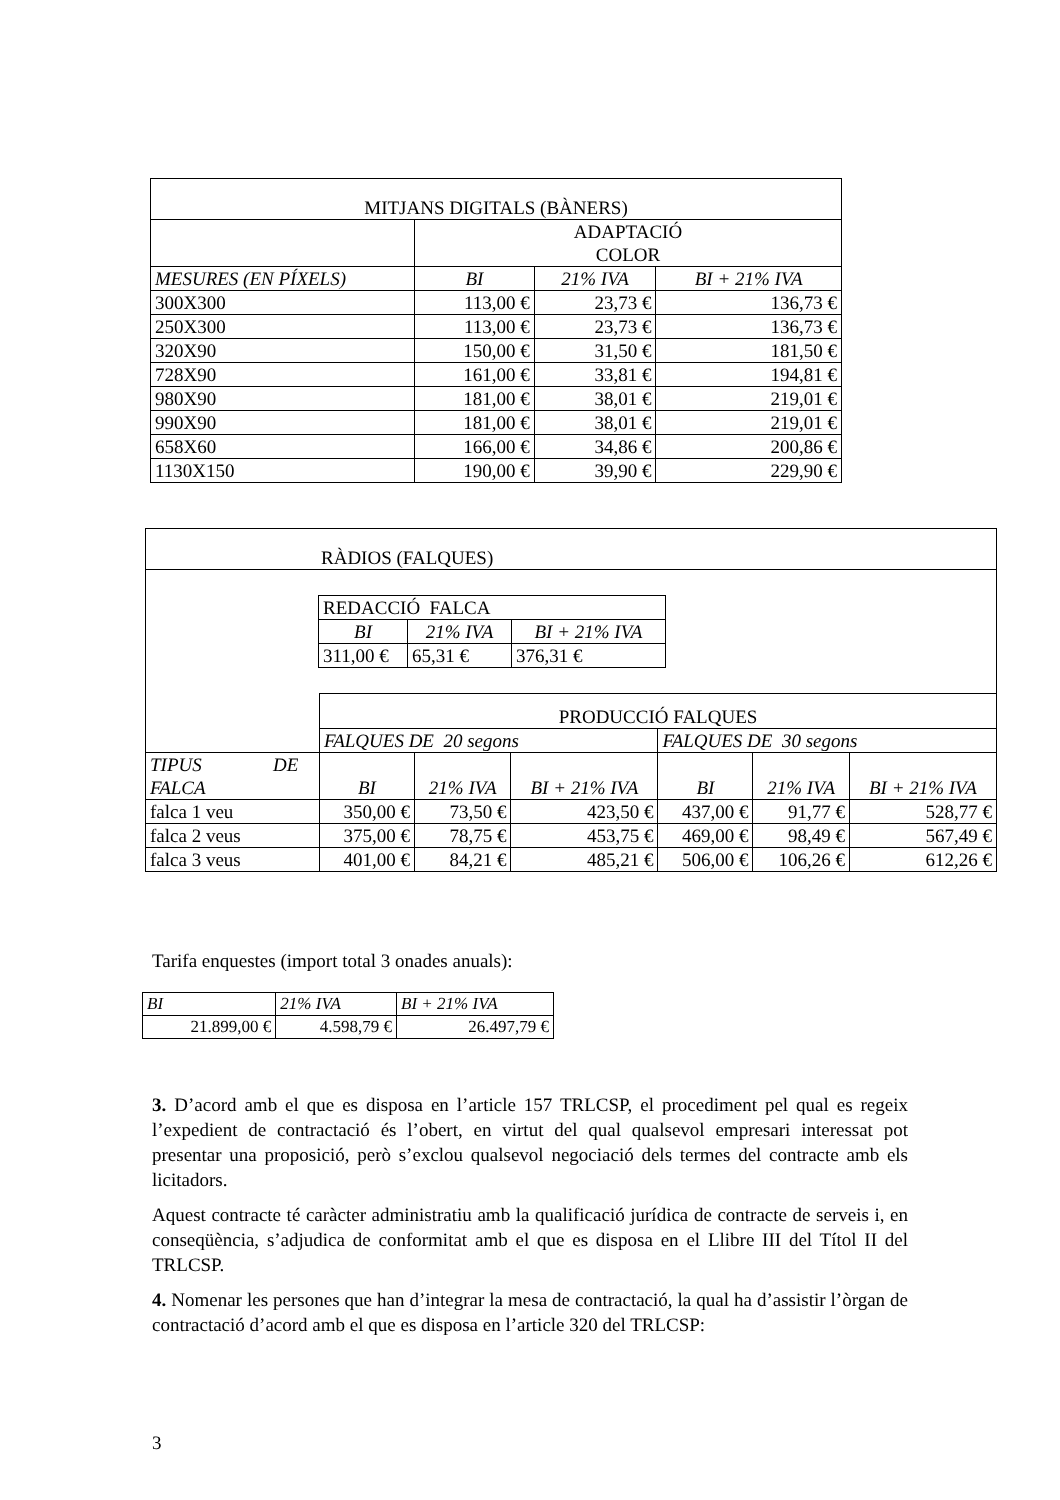| MITJANS DIGITALS (BÀNERS) | | | |
| | ADAPTACIÓ COLOR | | |
| MESURES (EN PÍXELS) | BI | 21% IVA | BI + 21% IVA |
| 300X300 | 113,00 € | 23,73 € | 136,73 € |
| 250X300 | 113,00 € | 23,73 € | 136,73 € |
| 320X90 | 150,00 € | 31,50 € | 181,50 € |
| 728X90 | 161,00 € | 33,81 € | 194,81 € |
| 980X90 | 181,00 € | 38,01 € | 219,01 € |
| 990X90 | 181,00 € | 38,01 € | 219,01 € |
| 658X60 | 166,00 € | 34,86 € | 200,86 € |
| 1130X150 | 190,00 € | 39,90 € | 229,90 € |
| RÀDIOS (FALQUES) | | | | | | |
| / REDACCIÓ FALCA / / / / BI / 21% IVA / BI + 21% IVA / / 311,00 € / 65,31 € / 376,31 € / | | | | | | |
| | PRODUCCIÓ FALQUES | | | | | |
| | FALQUES DE 20 segons | | | FALQUES DE 30 segons | | |
| TIPUS DE FALCA | BI | 21% IVA | BI + 21% IVA | BI | 21% IVA | BI + 21% IVA |
| falca 1 veu | 350,00 € | 73,50 € | 423,50 € | 437,00 € | 91,77 € | 528,77 € |
| falca 2 veus | 375,00 € | 78,75 € | 453,75 € | 469,00 € | 98,49 € | 567,49 € |
| falca 3 veus | 401,00 € | 84,21 € | 485,21 € | 506,00 € | 106,26 € | 612,26 € |
Tarifa enquestes (import total 3 onades anuals):
| BI | 21% IVA | BI + 21% IVA |
| 21.899,00 € | 4.598,79 € | 26.497,79 € |
3. D’acord amb el que es disposa en l’article 157 TRLCSP, el procediment pel qual es regeix l’expedient de contractació és l’obert, en virtut del qual qualsevol empresari interessat pot presentar una proposició, però s’exclou qualsevol negociació dels termes del contracte amb els licitadors.
Aquest contracte té caràcter administratiu amb la qualificació jurídica de contracte de serveis i, en conseqüència, s’adjudica de conformitat amb el que es disposa en el Llibre III del Títol II del TRLCSP.
4. Nomenar les persones que han d’integrar la mesa de contractació, la qual ha d’assistir l’òrgan de contractació d’acord amb el que es disposa en l’article 320 del TRLCSP:
3